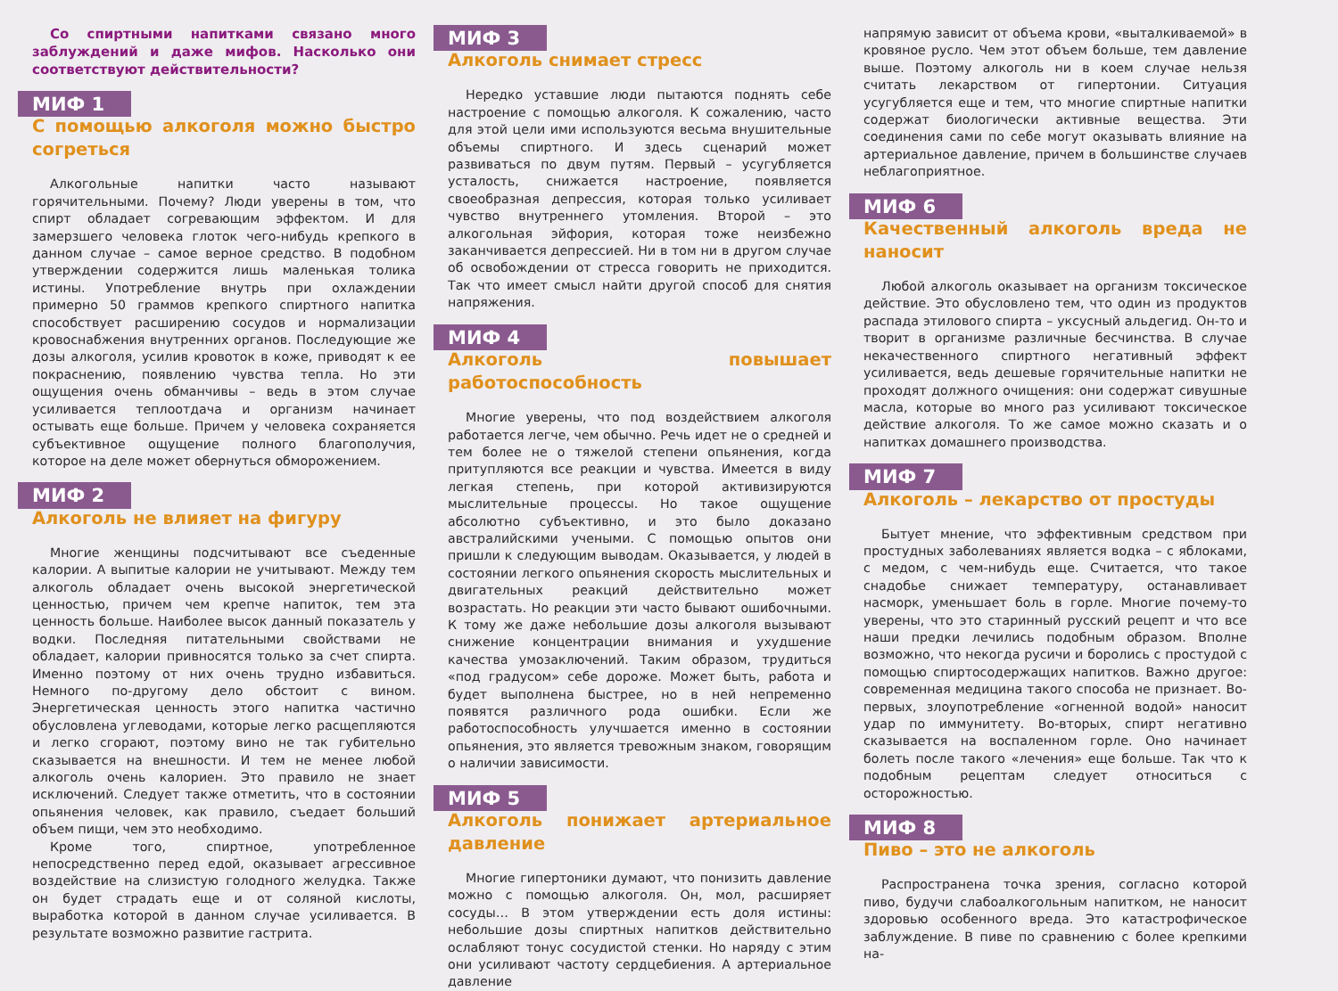Со спиртными напитками связано много заблуждений и даже мифов. Насколько они соответствуют действительности?
МИФ 1
С помощью алкоголя можно быстро согреться
Алкогольные напитки часто называют горячительными. Почему? Люди уверены в том, что спирт обладает согревающим эффектом. И для замерзшего человека глоток чего-нибудь крепкого в данном случае – самое верное средство. В подобном утверждении содержится лишь маленькая толика истины. Употребление внутрь при охлаждении примерно 50 граммов крепкого спиртного напитка способствует расширению сосудов и нормализации кровоснабжения внутренних органов. Последующие же дозы алкоголя, усилив кровоток в коже, приводят к ее покраснению, появлению чувства тепла. Но эти ощущения очень обманчивы – ведь в этом случае усиливается теплоотдача и организм начинает остывать еще больше. Причем у человека сохраняется субъективное ощущение полного благополучия, которое на деле может обернуться обморожением.
МИФ 2
Алкоголь не влияет на фигуру
Многие женщины подсчитывают все съеденные калории. А выпитые калории не учитывают. Между тем алкоголь обладает очень высокой энергетической ценностью, причем чем крепче напиток, тем эта ценность больше. Наиболее высок данный показатель у водки. Последняя питательными свойствами не обладает, калории привносятся только за счет спирта. Именно поэтому от них очень трудно избавиться. Немного по-другому дело обстоит с вином. Энергетическая ценность этого напитка частично обусловлена углеводами, которые легко расщепляются и легко сгорают, поэтому вино не так губительно сказывается на внешности. И тем не менее любой алкоголь очень калориен. Это правило не знает исключений. Следует также отметить, что в состоянии опьянения человек, как правило, съедает больший объем пищи, чем это необходимо.
Кроме того, спиртное, употребленное непосредственно перед едой, оказывает агрессивное воздействие на слизистую голодного желудка. Также он будет страдать еще и от соляной кислоты, выработка которой в данном случае усиливается. В результате возможно развитие гастрита.
МИФ 3
Алкоголь снимает стресс
Нередко уставшие люди пытаются поднять себе настроение с помощью алкоголя. К сожалению, часто для этой цели ими используются весьма внушительные объемы спиртного. И здесь сценарий может развиваться по двум путям. Первый – усугубляется усталость, снижается настроение, появляется своеобразная депрессия, которая только усиливает чувство внутреннего утомления. Второй – это алкогольная эйфория, которая тоже неизбежно заканчивается депрессией. Ни в том ни в другом случае об освобождении от стресса говорить не приходится. Так что имеет смысл найти другой способ для снятия напряжения.
МИФ 4
Алкоголь повышает работоспособность
Многие уверены, что под воздействием алкоголя работается легче, чем обычно. Речь идет не о средней и тем более не о тяжелой степени опьянения, когда притупляются все реакции и чувства. Имеется в виду легкая степень, при которой активизируются мыслительные процессы. Но такое ощущение абсолютно субъективно, и это было доказано австралийскими учеными. С помощью опытов они пришли к следующим выводам. Оказывается, у людей в состоянии легкого опьянения скорость мыслительных и двигательных реакций действительно может возрастать. Но реакции эти часто бывают ошибочными. К тому же даже небольшие дозы алкоголя вызывают снижение концентрации внимания и ухудшение качества умозаключений. Таким образом, трудиться «под градусом» себе дороже. Может быть, работа и будет выполнена быстрее, но в ней непременно появятся различного рода ошибки. Если же работоспособность улучшается именно в состоянии опьянения, это является тревожным знаком, говорящим о наличии зависимости.
МИФ 5
Алкоголь понижает артериальное давление
Многие гипертоники думают, что понизить давление можно с помощью алкоголя. Он, мол, расширяет сосуды… В этом утверждении есть доля истины: небольшие дозы спиртных напитков действительно ослабляют тонус сосудистой стенки. Но наряду с этим они усиливают частоту сердцебиения. А артериальное давление
напрямую зависит от объема крови, «выталкиваемой» в кровяное русло. Чем этот объем больше, тем давление выше. Поэтому алкоголь ни в коем случае нельзя считать лекарством от гипертонии. Ситуация усугубляется еще и тем, что многие спиртные напитки содержат биологически активные вещества. Эти соединения сами по себе могут оказывать влияние на артериальное давление, причем в большинстве случаев неблагоприятное.
МИФ 6
Качественный алкоголь вреда не наносит
Любой алкоголь оказывает на организм токсическое действие. Это обусловлено тем, что один из продуктов распада этилового спирта – уксусный альдегид. Он-то и творит в организме различные бесчинства. В случае некачественного спиртного негативный эффект усиливается, ведь дешевые горячительные напитки не проходят должного очищения: они содержат сивушные масла, которые во много раз усиливают токсическое действие алкоголя. То же самое можно сказать и о напитках домашнего производства.
МИФ 7
Алкоголь – лекарство от простуды
Бытует мнение, что эффективным средством при простудных заболеваниях является водка – с яблоками, с медом, с чем-нибудь еще. Считается, что такое снадобье снижает температуру, останавливает насморк, уменьшает боль в горле. Многие почему-то уверены, что это старинный русский рецепт и что все наши предки лечились подобным образом. Вполне возможно, что некогда русичи и боролись с простудой с помощью спиртосодержащих напитков. Важно другое: современная медицина такого способа не признает. Во-первых, злоупотребление «огненной водой» наносит удар по иммунитету. Во-вторых, спирт негативно сказывается на воспаленном горле. Оно начинает болеть после такого «лечения» еще больше. Так что к подобным рецептам следует относиться с осторожностью.
МИФ 8
Пиво – это не алкоголь
Распространена точка зрения, согласно которой пиво, будучи слабоалкогольным напитком, не наносит здоровью особенного вреда. Это катастрофическое заблуждение. В пиве по сравнению с более крепкими на-